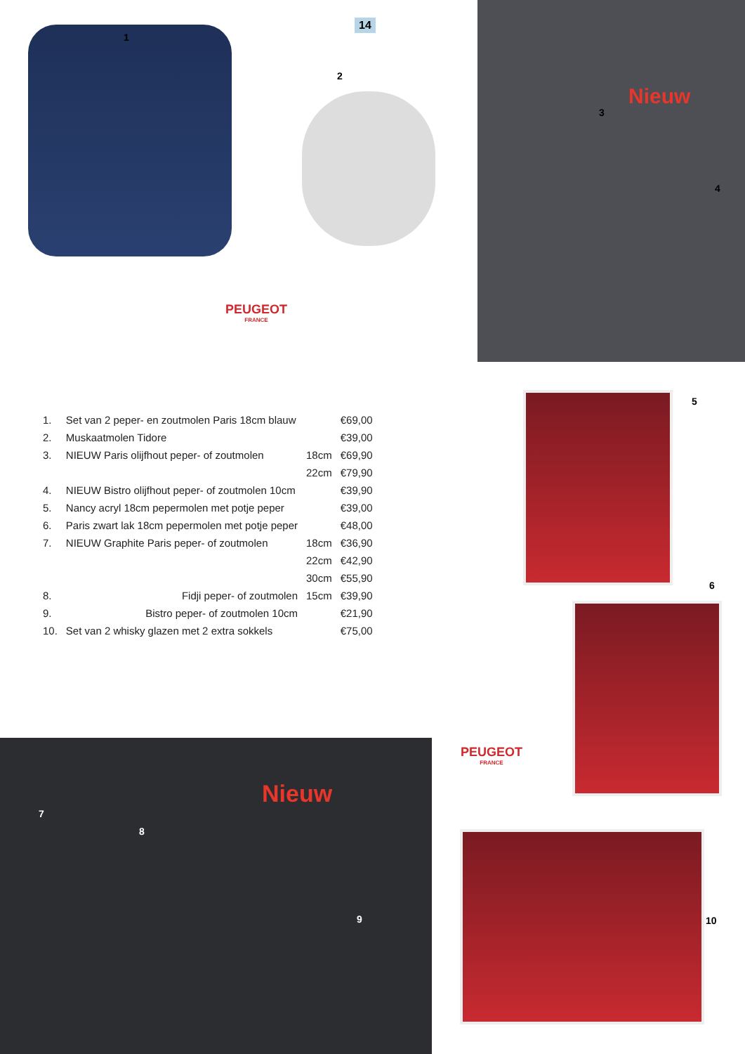1
14
2
PEUGEOT
FRANCE
Nieuw
3
4
| 1. | Set van 2 peper- en zoutmolen Paris 18cm blauw | | €69,00 |
| 2. | Muskaatmolen Tidore | | €39,00 |
| 3. | NIEUW Paris olijfhout peper- of zoutmolen | 18cm | €69,90 |
| | | 22cm | €79,90 |
| 4. | NIEUW Bistro olijfhout peper- of zoutmolen 10cm | | €39,90 |
| 5. | Nancy acryl 18cm pepermolen met potje peper | | €39,00 |
| 6. | Paris zwart lak 18cm pepermolen met potje peper | | €48,00 |
| 7. | NIEUW Graphite Paris peper- of zoutmolen | 18cm | €36,90 |
| | | 22cm | €42,90 |
| | | 30cm | €55,90 |
| 8. | Fidji peper- of zoutmolen | 15cm | €39,90 |
| 9. | Bistro peper- of zoutmolen 10cm | | €21,90 |
| 10. | Set van 2 whisky glazen met 2 extra sokkels | | €75,00 |
5
6
PEUGEOT
FRANCE
10
Nieuw
7
8
9